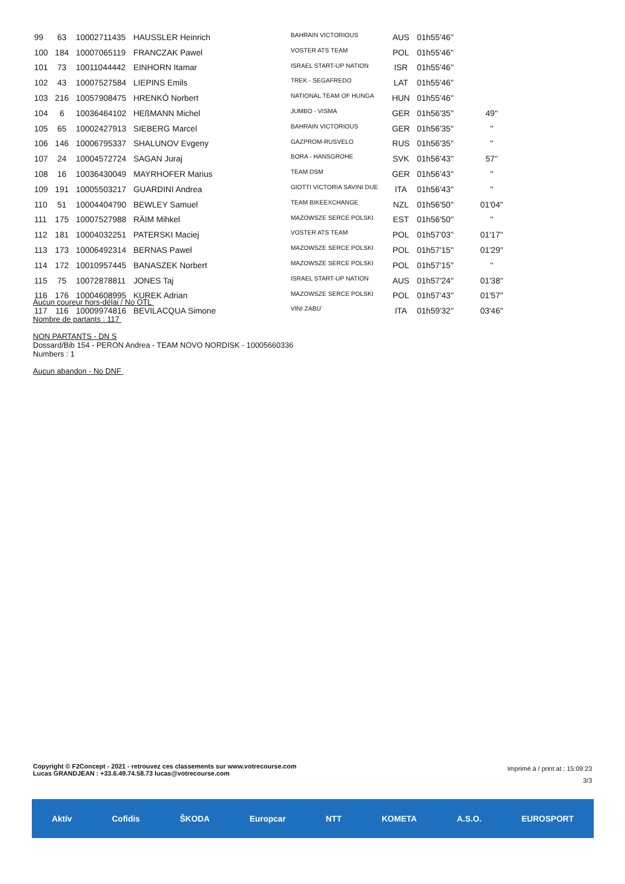| 99 | 63 | 10002711435 | HAUSSLER Heinrich | BAHRAIN VICTORIOUS | AUS | 01h55'46'' | |
| 100 | 184 | 10007065119 | FRANCZAK Pawel | VOSTER ATS TEAM | POL | 01h55'46'' | |
| 101 | 73 | 10011044442 | EINHORN Itamar | ISRAEL START-UP NATION | ISR | 01h55'46'' | |
| 102 | 43 | 10007527584 | LIEPINS Emils | TREK - SEGAFREDO | LAT | 01h55'46'' | |
| 103 | 216 | 10057908475 | HRENKÓ Norbert | NATIONAL TEAM OF HUNGA | HUN | 01h55'46'' | |
| 104 | 6 | 10036464102 | HEßMANN Michel | JUMBO - VISMA | GER | 01h56'35'' | 49'' |
| 105 | 65 | 10002427913 | SIEBERG Marcel | BAHRAIN VICTORIOUS | GER | 01h56'35'' | '' |
| 106 | 146 | 10006795337 | SHALUNOV Evgeny | GAZPROM-RUSVELO | RUS | 01h56'35'' | '' |
| 107 | 24 | 10004572724 | SAGAN Juraj | BORA - HANSGROHE | SVK | 01h56'43'' | 57'' |
| 108 | 16 | 10036430049 | MAYRHOFER Marius | TEAM DSM | GER | 01h56'43'' | '' |
| 109 | 191 | 10005503217 | GUARDINI Andrea | GIOTTI VICTORIA SAVINI DUE | ITA | 01h56'43'' | '' |
| 110 | 51 | 10004404790 | BEWLEY Samuel | TEAM BIKEEXCHANGE | NZL | 01h56'50'' | 01'04'' |
| 111 | 175 | 10007527988 | RÄIM Mihkel | MAZOWSZE SERCE POLSKI | EST | 01h56'50'' | '' |
| 112 | 181 | 10004032251 | PATERSKI Maciej | VOSTER ATS TEAM | POL | 01h57'03'' | 01'17'' |
| 113 | 173 | 10006492314 | BERNAS Pawel | MAZOWSZE SERCE POLSKI | POL | 01h57'15'' | 01'29'' |
| 114 | 172 | 10010957445 | BANASZEK Norbert | MAZOWSZE SERCE POLSKI | POL | 01h57'15'' | '' |
| 115 | 75 | 10072878811 | JONES Taj | ISRAEL START-UP NATION | AUS | 01h57'24'' | 01'38'' |
| 116 | 176 | 10004608995 | KUREK Adrian | MAZOWSZE SERCE POLSKI | POL | 01h57'43'' | 01'57'' |
| 117 | 116 | 10009974816 | BEVILACQUA Simone | VINI ZABU` | ITA | 01h59'32'' | 03'46'' |
Aucun coureur hors-délai / No OTL
Nombre de partants : 117
NON PARTANTS - DN S
Dossard/Bib 154 - PERON Andrea - TEAM NOVO NORDISK - 10005660336
Numbers : 1
Aucun abandon - No DNF
Copyright © F2Concept - 2021 - retrouvez ces classements sur www.votrecourse.com
Lucas GRANDJEAN : +33.6.49.74.58.73 lucas@votrecourse.com
Imprimé à / print at : 15:09:23
3/3
Aktív Cofidis ŠKODA Europcar NTT KOMETA A.S.O. EUROSPORT